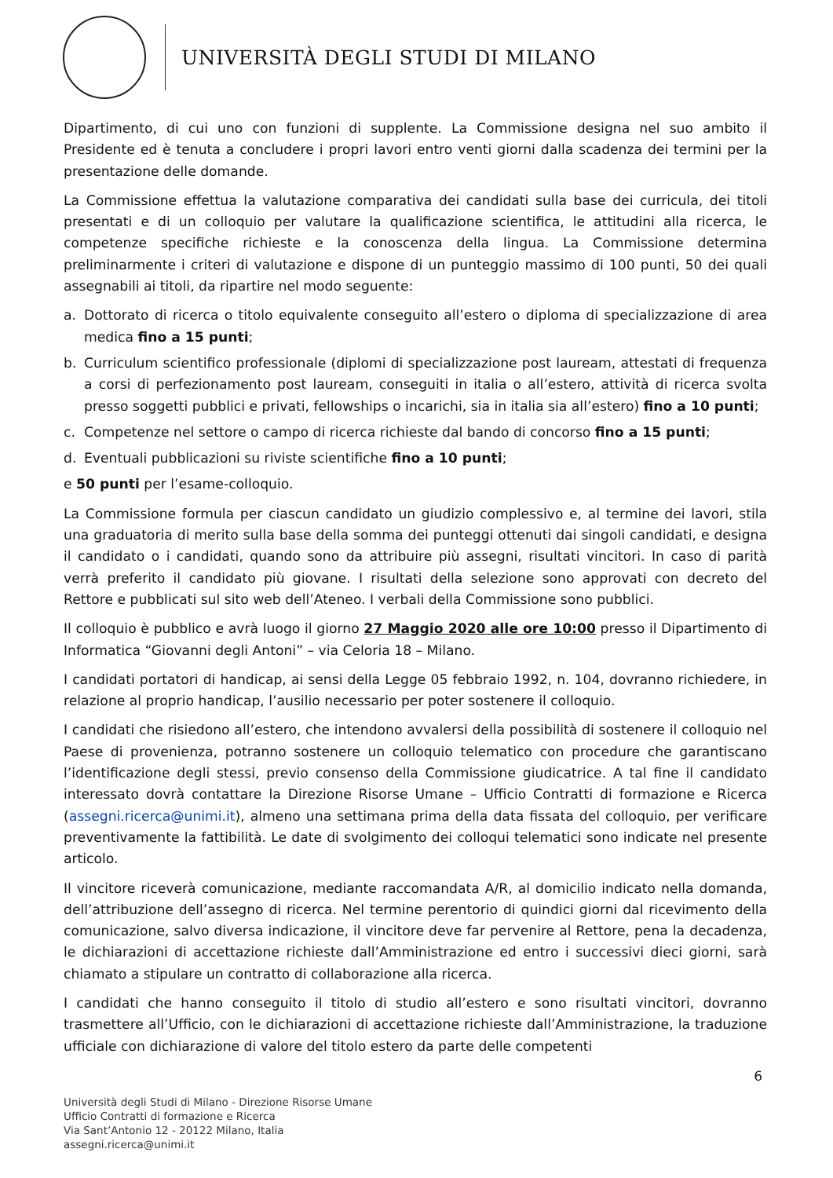UNIVERSITÀ DEGLI STUDI DI MILANO
Dipartimento, di cui uno con funzioni di supplente. La Commissione designa nel suo ambito il Presidente ed è tenuta a concludere i propri lavori entro venti giorni dalla scadenza dei termini per la presentazione delle domande.
La Commissione effettua la valutazione comparativa dei candidati sulla base dei curricula, dei titoli presentati e di un colloquio per valutare la qualificazione scientifica, le attitudini alla ricerca, le competenze specifiche richieste e la conoscenza della lingua. La Commissione determina preliminarmente i criteri di valutazione e dispone di un punteggio massimo di 100 punti, 50 dei quali assegnabili ai titoli, da ripartire nel modo seguente:
a. Dottorato di ricerca o titolo equivalente conseguito all’estero o diploma di specializzazione di area medica fino a 15 punti;
b. Curriculum scientifico professionale (diplomi di specializzazione post lauream, attestati di frequenza a corsi di perfezionamento post lauream, conseguiti in italia o all’estero, attività di ricerca svolta presso soggetti pubblici e privati, fellowships o incarichi, sia in italia sia all’estero) fino a 10 punti;
c. Competenze nel settore o campo di ricerca richieste dal bando di concorso fino a 15 punti;
d. Eventuali pubblicazioni su riviste scientifiche fino a 10 punti;
e 50 punti per l’esame-colloquio.
La Commissione formula per ciascun candidato un giudizio complessivo e, al termine dei lavori, stila una graduatoria di merito sulla base della somma dei punteggi ottenuti dai singoli candidati, e designa il candidato o i candidati, quando sono da attribuire più assegni, risultati vincitori. In caso di parità verrà preferito il candidato più giovane. I risultati della selezione sono approvati con decreto del Rettore e pubblicati sul sito web dell’Ateneo. I verbali della Commissione sono pubblici.
Il colloquio è pubblico e avrà luogo il giorno 27 Maggio 2020 alle ore 10:00 presso il Dipartimento di Informatica “Giovanni degli Antoni” – via Celoria 18 – Milano.
I candidati portatori di handicap, ai sensi della Legge 05 febbraio 1992, n. 104, dovranno richiedere, in relazione al proprio handicap, l’ausilio necessario per poter sostenere il colloquio.
I candidati che risiedono all’estero, che intendono avvalersi della possibilità di sostenere il colloquio nel Paese di provenienza, potranno sostenere un colloquio telematico con procedure che garantiscano l’identificazione degli stessi, previo consenso della Commissione giudicatrice. A tal fine il candidato interessato dovrà contattare la Direzione Risorse Umane – Ufficio Contratti di formazione e Ricerca (assegni.ricerca@unimi.it), almeno una settimana prima della data fissata del colloquio, per verificare preventivamente la fattibilità. Le date di svolgimento dei colloqui telematici sono indicate nel presente articolo.
Il vincitore riceverà comunicazione, mediante raccomandata A/R, al domicilio indicato nella domanda, dell’attribuzione dell’assegno di ricerca. Nel termine perentorio di quindici giorni dal ricevimento della comunicazione, salvo diversa indicazione, il vincitore deve far pervenire al Rettore, pena la decadenza, le dichiarazioni di accettazione richieste dall’Amministrazione ed entro i successivi dieci giorni, sarà chiamato a stipulare un contratto di collaborazione alla ricerca.
I candidati che hanno conseguito il titolo di studio all’estero e sono risultati vincitori, dovranno trasmettere all’Ufficio, con le dichiarazioni di accettazione richieste dall’Amministrazione, la traduzione ufficiale con dichiarazione di valore del titolo estero da parte delle competenti
6
Università degli Studi di Milano - Direzione Risorse Umane
Ufficio Contratti di formazione e Ricerca
Via Sant’Antonio 12 - 20122 Milano, Italia
assegni.ricerca@unimi.it